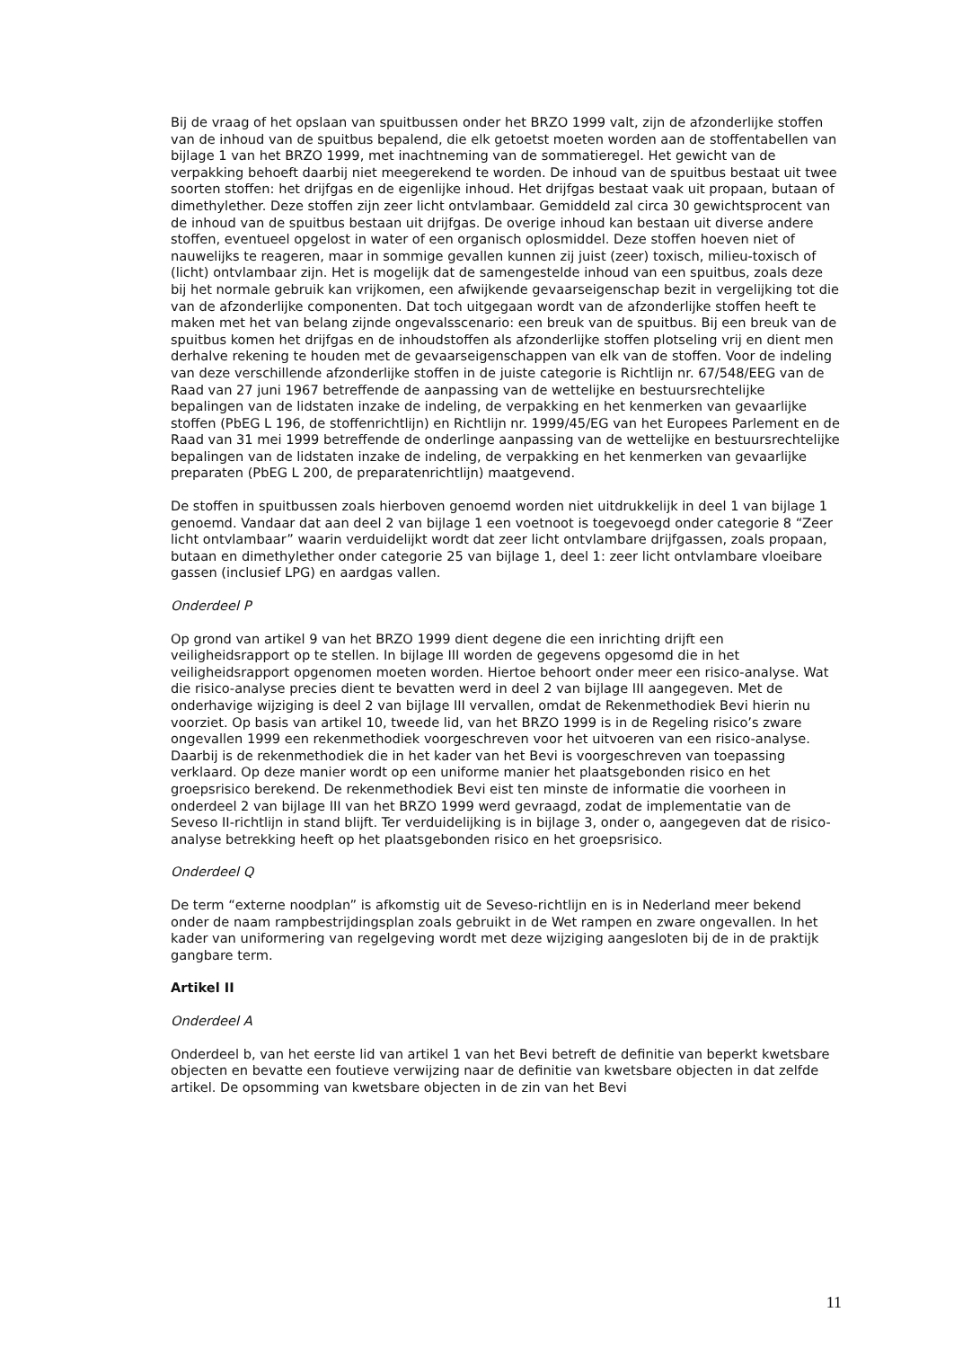Bij de vraag of het opslaan van spuitbussen onder het BRZO 1999 valt, zijn de afzonderlijke stoffen van de inhoud van de spuitbus bepalend, die elk getoetst moeten worden aan de stoffentabellen van bijlage 1 van het BRZO 1999, met inachtneming van de sommatieregel. Het gewicht van de verpakking behoeft daarbij niet meegerekend te worden. De inhoud van de spuitbus bestaat uit twee soorten stoffen: het drijfgas en de eigenlijke inhoud. Het drijfgas bestaat vaak uit propaan, butaan of dimethylether. Deze stoffen zijn zeer licht ontvlambaar. Gemiddeld zal circa 30 gewichtsprocent van de inhoud van de spuitbus bestaan uit drijfgas. De overige inhoud kan bestaan uit diverse andere stoffen, eventueel opgelost in water of een organisch oplosmiddel. Deze stoffen hoeven niet of nauwelijks te reageren, maar in sommige gevallen kunnen zij juist (zeer) toxisch, milieu-toxisch of (licht) ontvlambaar zijn. Het is mogelijk dat de samengestelde inhoud van een spuitbus, zoals deze bij het normale gebruik kan vrijkomen, een afwijkende gevaarseigenschap bezit in vergelijking tot die van de afzonderlijke componenten. Dat toch uitgegaan wordt van de afzonderlijke stoffen heeft te maken met het van belang zijnde ongevalsscenario: een breuk van de spuitbus. Bij een breuk van de spuitbus komen het drijfgas en de inhoudstoffen als afzonderlijke stoffen plotseling vrij en dient men derhalve rekening te houden met de gevaarseigenschappen van elk van de stoffen. Voor de indeling van deze verschillende afzonderlijke stoffen in de juiste categorie is Richtlijn nr. 67/548/EEG van de Raad van 27 juni 1967 betreffende de aanpassing van de wettelijke en bestuursrechtelijke bepalingen van de lidstaten inzake de indeling, de verpakking en het kenmerken van gevaarlijke stoffen (PbEG L 196, de stoffenrichtlijn) en Richtlijn nr. 1999/45/EG van het Europees Parlement en de Raad van 31 mei 1999 betreffende de onderlinge aanpassing van de wettelijke en bestuursrechtelijke bepalingen van de lidstaten inzake de indeling, de verpakking en het kenmerken van gevaarlijke preparaten (PbEG L 200, de preparatenrichtlijn) maatgevend.
De stoffen in spuitbussen zoals hierboven genoemd worden niet uitdrukkelijk in deel 1 van bijlage 1 genoemd. Vandaar dat aan deel 2 van bijlage 1 een voetnoot is toegevoegd onder categorie 8 “Zeer licht ontvlambaar” waarin verduidelijkt wordt dat zeer licht ontvlambare drijfgassen, zoals propaan, butaan en dimethylether onder categorie 25 van bijlage 1, deel 1: zeer licht ontvlambare vloeibare gassen (inclusief LPG) en aardgas vallen.
Onderdeel P
Op grond van artikel 9 van het BRZO 1999 dient degene die een inrichting drijft een veiligheidsrapport op te stellen. In bijlage III worden de gegevens opgesomd die in het veiligheidsrapport opgenomen moeten worden. Hiertoe behoort onder meer een risico-analyse. Wat die risico-analyse precies dient te bevatten werd in deel 2 van bijlage III aangegeven. Met de onderhavige wijziging is deel 2 van bijlage III vervallen, omdat de Rekenmethodiek Bevi hierin nu voorziet. Op basis van artikel 10, tweede lid, van het BRZO 1999 is in de Regeling risico’s zware ongevallen 1999 een rekenmethodiek voorgeschreven voor het uitvoeren van een risico-analyse. Daarbij is de rekenmethodiek die in het kader van het Bevi is voorgeschreven van toepassing verklaard. Op deze manier wordt op een uniforme manier het plaatsgebonden risico en het groepsrisico berekend. De rekenmethodiek Bevi eist ten minste de informatie die voorheen in onderdeel 2 van bijlage III van het BRZO 1999 werd gevraagd, zodat de implementatie van de Seveso II-richtlijn in stand blijft. Ter verduidelijking is in bijlage 3, onder o, aangegeven dat de risico-analyse betrekking heeft op het plaatsgebonden risico en het groepsrisico.
Onderdeel Q
De term “externe noodplan” is afkomstig uit de Seveso-richtlijn en is in Nederland meer bekend onder de naam rampbestrijdingsplan zoals gebruikt in de Wet rampen en zware ongevallen. In het kader van uniformering van regelgeving wordt met deze wijziging aangesloten bij de in de praktijk gangbare term.
Artikel II
Onderdeel A
Onderdeel b, van het eerste lid van artikel 1 van het Bevi betreft de definitie van beperkt kwetsbare objecten en bevatte een foutieve verwijzing naar de definitie van kwetsbare objecten in dat zelfde artikel. De opsomming van kwetsbare objecten in de zin van het Bevi
11